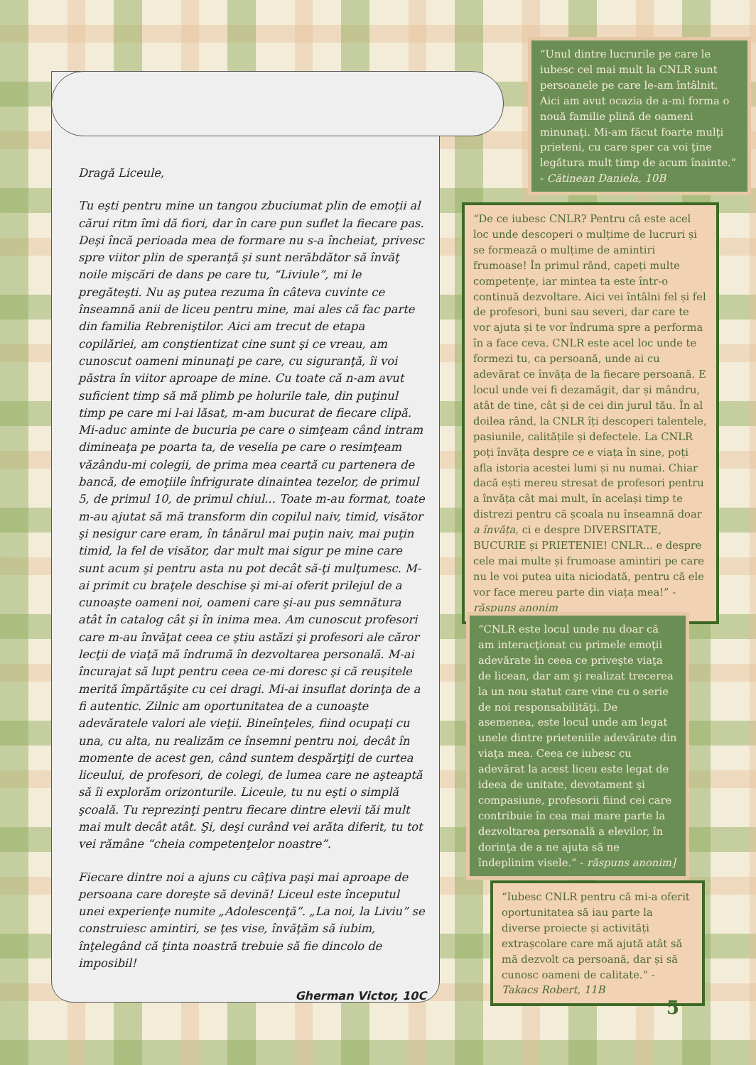Dragă Liceule,
Tu eşti pentru mine un tangou zbuciumat plin de emoţii al cărui ritm îmi dă fiori, dar în care pun suflet la fiecare pas. Deşi încă perioada mea de formare nu s-a încheiat, privesc spre viitor plin de speranţă şi sunt nerăbdător să învăţ noile mişcări de dans pe care tu, “Liviule”, mi le pregăteşti. Nu aş putea rezuma în câteva cuvinte ce înseamnă anii de liceu pentru mine, mai ales că fac parte din familia Rebreniştilor. Aici am trecut de etapa copilăriei, am conştientizat cine sunt şi ce vreau, am cunoscut oameni minunaţi pe care, cu siguranţă, îi voi păstra în viitor aproape de mine. Cu toate că n-am avut suficient timp să mă plimb pe holurile tale, din puţinul timp pe care mi l-ai lăsat, m-am bucurat de fiecare clipă. Mi-aduc aminte de bucuria pe care o simţeam când intram dimineaţa pe poarta ta, de veselia pe care o resimţeam văzându-mi colegii, de prima mea ceartă cu partenera de bancă, de emoţiile înfrigurate dinaintea tezelor, de primul 5, de primul 10, de primul chiul... Toate m-au format, toate m-au ajutat să mă transform din copilul naiv, timid, visător şi nesigur care eram, în tânărul mai puţin naiv, mai puţin timid, la fel de visător, dar mult mai sigur pe mine care sunt acum şi pentru asta nu pot decât să-ţi mulţumesc. M-ai primit cu braţele deschise şi mi-ai oferit prilejul de a cunoaşte oameni noi, oameni care şi-au pus semnătura atât în catalog cât şi în inima mea. Am cunoscut profesori care m-au învăţat ceea ce ştiu astăzi şi profesori ale căror lecţii de viaţă mă îndrumă în dezvoltarea personală. M-ai încurajat să lupt pentru ceea ce-mi doresc şi că reuşitele merită împărtăşite cu cei dragi. Mi-ai insuflat dorinţa de a fi autentic. Zilnic am oportunitatea de a cunoaşte adevăratele valori ale vieţii. Bineînţeles, fiind ocupaţi cu una, cu alta, nu realizăm ce însemni pentru noi, decât în momente de acest gen, când suntem despărţiţi de curtea liceului, de profesori, de colegi, de lumea care ne aşteaptă să îi explorăm orizonturile. Liceule, tu nu eşti o simplă şcoală. Tu reprezinţi pentru fiecare dintre elevii tăi mult mai mult decât atât. Şi, deşi curând vei arăta diferit, tu tot vei rămâne “cheia competenţelor noastre”.
Fiecare dintre noi a ajuns cu câţiva paşi mai aproape de persoana care doreşte să devină! Liceul este începutul unei experienţe numite „Adolescenţă”. „La noi, la Liviu” se construiesc amintiri, se ţes vise, învăţăm să iubim, înţelegând că ţinta noastră trebuie să fie dincolo de imposibil!
Gherman Victor, 10C
“Unul dintre lucrurile pe care le iubesc cel mai mult la CNLR sunt persoanele pe care le-am întâlnit. Aici am avut ocazia de a-mi forma o nouă familie plină de oameni minunaţi. Mi-am făcut foarte mulţi prieteni, cu care sper ca voi ţine legătura mult timp de acum înainte.” - Cătinean Daniela, 10B
“De ce iubesc CNLR? Pentru că este acel loc unde descoperi o mulțime de lucruri și se formează o mulțime de amintiri frumoase! În primul rând, capeți multe competențe, iar mintea ta este într-o continuă dezvoltare. Aici vei întâlni fel și fel de profesori, buni sau severi, dar care te vor ajuta și te vor îndruma spre a performa în a face ceva. CNLR este acel loc unde te formezi tu, ca persoană, unde ai cu adevărat ce învăța de la fiecare persoană. E locul unde vei fi dezamăgit, dar și mândru, atât de tine, cât și de cei din jurul tău. În al doilea rând, la CNLR îți descoperi talentele, pasiunile, calitățile și defectele. La CNLR poți învăța despre ce e viața în sine, poți afla istoria acestei lumi și nu numai. Chiar dacă ești mereu stresat de profesori pentru a învăța cât mai mult, în același timp te distrezi pentru că școala nu înseamnă doar a învăța, ci e despre DIVERSITATE, BUCURIE și PRIETENIE! CNLR... e despre cele mai multe și frumoase amintiri pe care nu le voi putea uita niciodată, pentru că ele vor face mereu parte din viața mea!” - răspuns anonim
“CNLR este locul unde nu doar că am interacţionat cu primele emoţii adevărate în ceea ce priveşte viaţa de licean, dar am şi realizat trecerea la un nou statut care vine cu o serie de noi responsabilităţi. De asemenea, este locul unde am legat unele dintre prieteniile adevărate din viaţa mea. Ceea ce iubesc cu adevărat la acest liceu este legat de ideea de unitate, devotament şi compasiune, profesorii fiind cei care contribuie în cea mai mare parte la dezvoltarea personală a elevilor, în dorinţa de a ne ajuta să ne îndeplinim visele.” - răspuns anonim]
“Iubesc CNLR pentru că mi-a oferit oportunitatea să iau parte la diverse proiecte și activități extrașcolare care mă ajută atât să mă dezvolt ca persoană, dar și să cunosc oameni de calitate.” - Takacs Robert, 11B
5